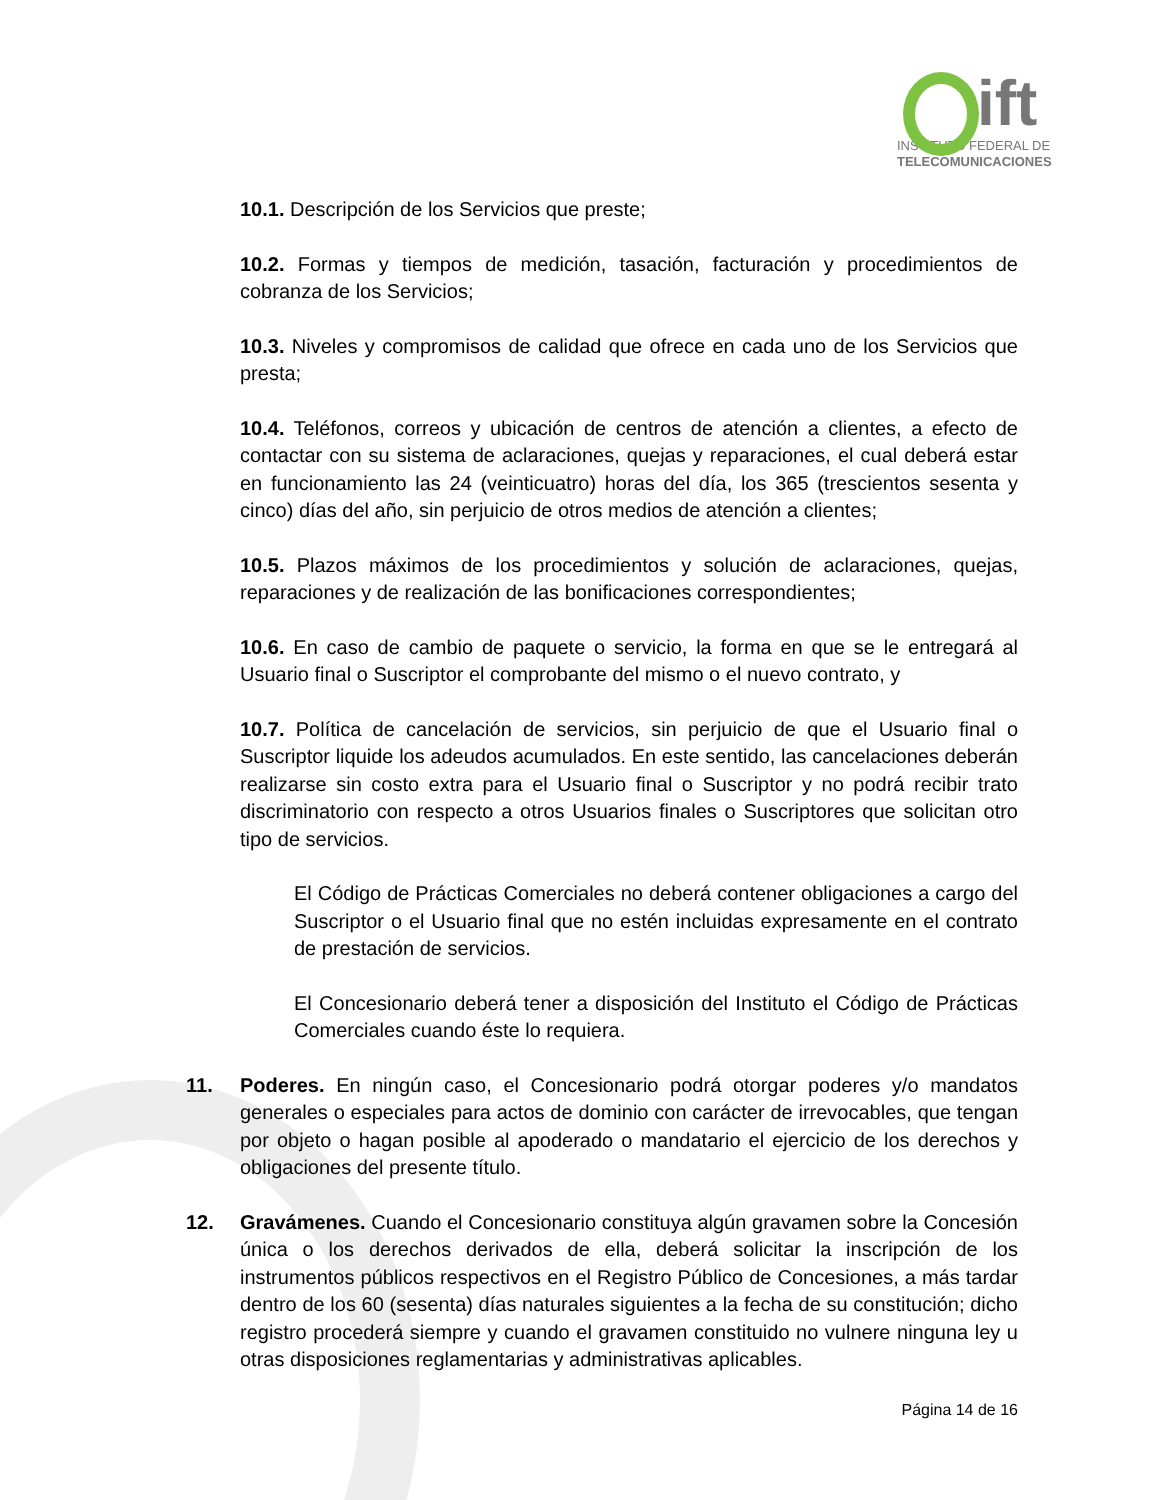ift
INSTITUTO FEDERAL DE
TELECOMUNICACIONES
10.1. Descripción de los Servicios que preste;
10.2. Formas y tiempos de medición, tasación, facturación y procedimientos de cobranza de los Servicios;
10.3. Niveles y compromisos de calidad que ofrece en cada uno de los Servicios que presta;
10.4. Teléfonos, correos y ubicación de centros de atención a clientes, a efecto de contactar con su sistema de aclaraciones, quejas y reparaciones, el cual deberá estar en funcionamiento las 24 (veinticuatro) horas del día, los 365 (trescientos sesenta y cinco) días del año, sin perjuicio de otros medios de atención a clientes;
10.5. Plazos máximos de los procedimientos y solución de aclaraciones, quejas, reparaciones y de realización de las bonificaciones correspondientes;
10.6. En caso de cambio de paquete o servicio, la forma en que se le entregará al Usuario final o Suscriptor el comprobante del mismo o el nuevo contrato, y
10.7. Política de cancelación de servicios, sin perjuicio de que el Usuario final o Suscriptor liquide los adeudos acumulados. En este sentido, las cancelaciones deberán realizarse sin costo extra para el Usuario final o Suscriptor y no podrá recibir trato discriminatorio con respecto a otros Usuarios finales o Suscriptores que solicitan otro tipo de servicios.
El Código de Prácticas Comerciales no deberá contener obligaciones a cargo del Suscriptor o el Usuario final que no estén incluidas expresamente en el contrato de prestación de servicios.
El Concesionario deberá tener a disposición del Instituto el Código de Prácticas Comerciales cuando éste lo requiera.
11. Poderes. En ningún caso, el Concesionario podrá otorgar poderes y/o mandatos generales o especiales para actos de dominio con carácter de irrevocables, que tengan por objeto o hagan posible al apoderado o mandatario el ejercicio de los derechos y obligaciones del presente título.
12. Gravámenes. Cuando el Concesionario constituya algún gravamen sobre la Concesión única o los derechos derivados de ella, deberá solicitar la inscripción de los instrumentos públicos respectivos en el Registro Público de Concesiones, a más tardar dentro de los 60 (sesenta) días naturales siguientes a la fecha de su constitución; dicho registro procederá siempre y cuando el gravamen constituido no vulnere ninguna ley u otras disposiciones reglamentarias y administrativas aplicables.
Página 14 de 16